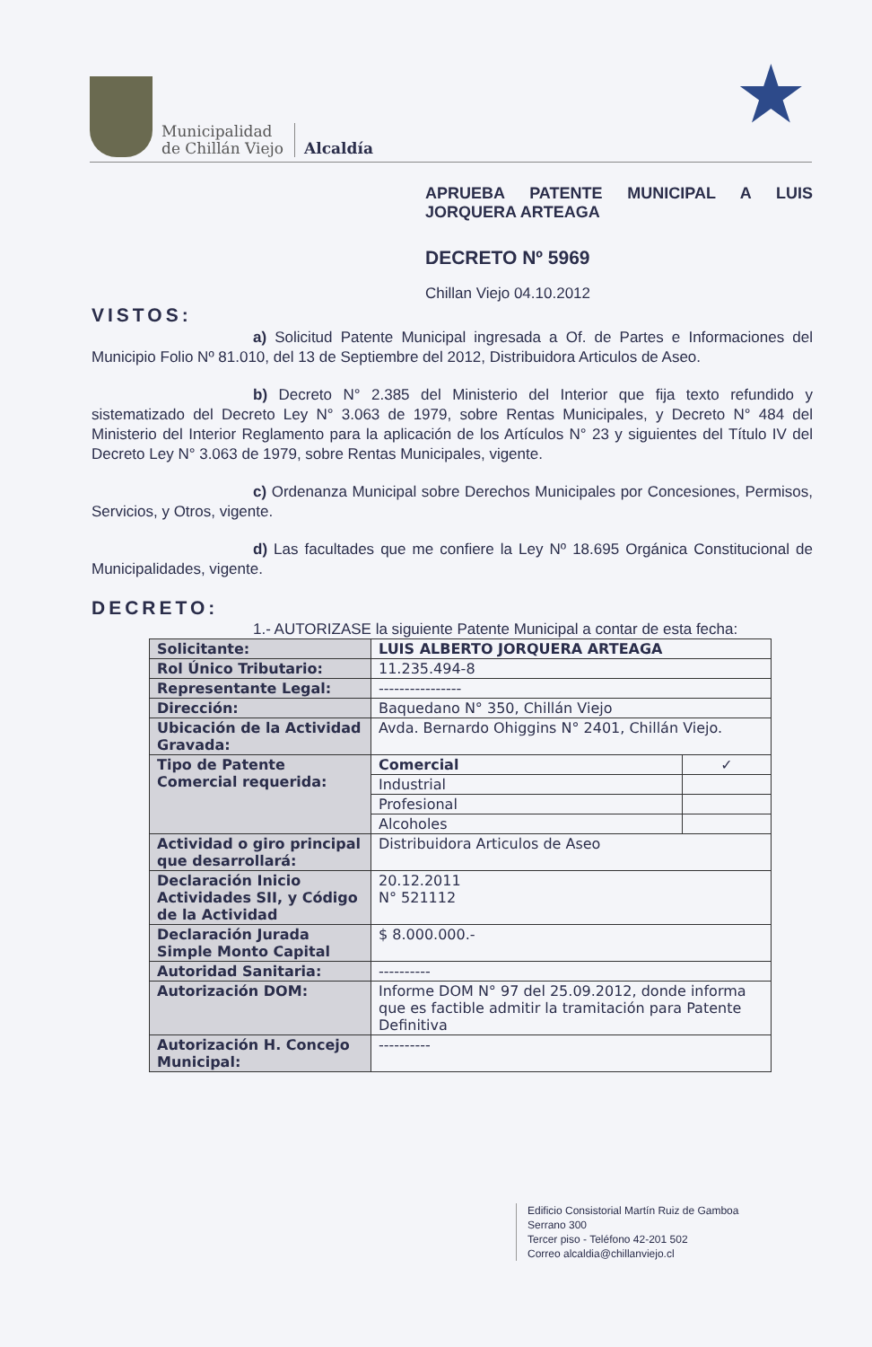Municipalidad
de Chillán Viejo
Alcaldía
★
APRUEBA PATENTE MUNICIPAL A LUIS JORQUERA ARTEAGA
DECRETO Nº 5969
Chillan Viejo 04.10.2012
VISTOS:
a) Solicitud Patente Municipal ingresada a Of. de Partes e Informaciones del Municipio Folio Nº 81.010, del 13 de Septiembre del 2012, Distribuidora Articulos de Aseo.
b) Decreto N° 2.385 del Ministerio del Interior que fija texto refundido y sistematizado del Decreto Ley N° 3.063 de 1979, sobre Rentas Municipales, y Decreto N° 484 del Ministerio del Interior Reglamento para la aplicación de los Artículos N° 23 y siguientes del Título IV del Decreto Ley N° 3.063 de 1979, sobre Rentas Municipales, vigente.
c) Ordenanza Municipal sobre Derechos Municipales por Concesiones, Permisos, Servicios, y Otros, vigente.
d) Las facultades que me confiere la Ley Nº 18.695 Orgánica Constitucional de Municipalidades, vigente.
DECRETO:
1.- AUTORIZASE la siguiente Patente Municipal a contar de esta fecha:
| Solicitante: | LUIS ALBERTO JORQUERA ARTEAGA | |
| Rol Único Tributario: | 11.235.494-8 | |
| Representante Legal: | ---------------- | |
| Dirección: | Baquedano N° 350, Chillán Viejo | |
| Ubicación de la Actividad Gravada: | Avda. Bernardo Ohiggins N° 2401, Chillán Viejo. | |
| Tipo de Patente Comercial requerida: | Comercial | ✓ |
| | Industrial | |
| | Profesional | |
| | Alcoholes | |
| Actividad o giro principal que desarrollará: | Distribuidora Articulos de Aseo | |
| Declaración Inicio Actividades SII, y Código de la Actividad | 20.12.2011 N° 521112 | |
| Declaración Jurada Simple Monto Capital | $ 8.000.000.- | |
| Autoridad Sanitaria: | ---------- | |
| Autorización DOM: | Informe DOM N° 97 del 25.09.2012, donde informa que es factible admitir la tramitación para Patente Definitiva | |
| Autorización H. Concejo Municipal: | ---------- | |
Edificio Consistorial Martín Ruiz de Gamboa
Serrano 300
Tercer piso - Teléfono 42-201 502
Correo alcaldia@chillanviejo.cl